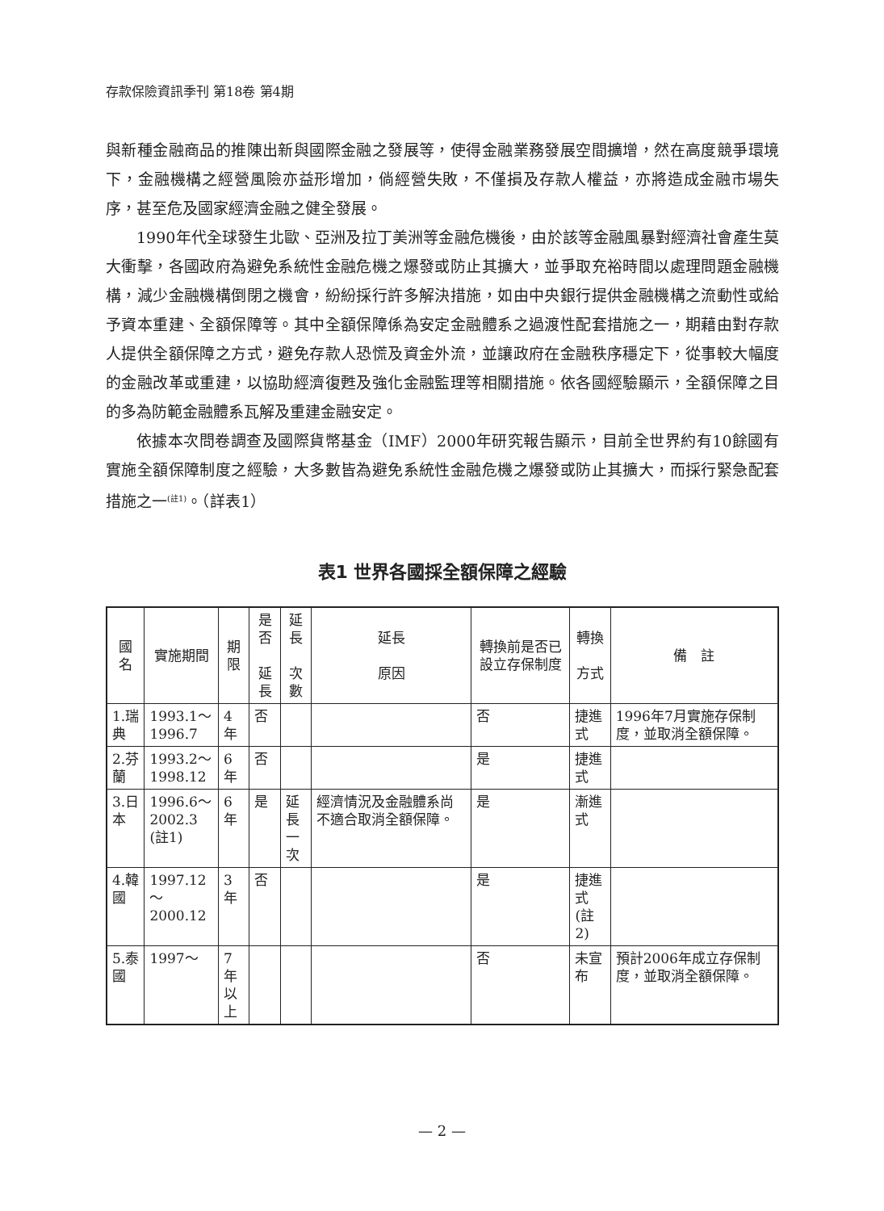存款保險資訊季刊 第18卷 第4期
與新種金融商品的推陳出新與國際金融之發展等，使得金融業務發展空間擴增，然在高度競爭環境下，金融機構之經營風險亦益形增加，倘經營失敗，不僅損及存款人權益，亦將造成金融市場失序，甚至危及國家經濟金融之健全發展。
1990年代全球發生北歐、亞洲及拉丁美洲等金融危機後，由於該等金融風暴對經濟社會產生莫大衝擊，各國政府為避免系統性金融危機之爆發或防止其擴大，並爭取充裕時間以處理問題金融機構，減少金融機構倒閉之機會，紛紛採行許多解決措施，如由中央銀行提供金融機構之流動性或給予資本重建、全額保障等。其中全額保障係為安定金融體系之過渡性配套措施之一，期藉由對存款人提供全額保障之方式，避免存款人恐慌及資金外流，並讓政府在金融秩序穩定下，從事較大幅度的金融改革或重建，以協助經濟復甦及強化金融監理等相關措施。依各國經驗顯示，全額保障之目的多為防範金融體系瓦解及重建金融安定。
依據本次問卷調查及國際貨幣基金（IMF）2000年研究報告顯示，目前全世界約有10餘國有實施全額保障制度之經驗，大多數皆為避免系統性金融危機之爆發或防止其擴大，而採行緊急配套措施之一<sup>(註1)</sup>。（詳表1）
表1 世界各國採全額保障之經驗
| 國名 | 實施期間 | 期限 | 是否 延長 | 延長 次數 | 延長 原因 | 轉換前是否已設立存保制度 | 轉換 方式 | 備 註 |
| 1.瑞典 | 1993.1～ 1996.7 | 4年 | 否 | | | 否 | 捷進式 | 1996年7月實施存保制度，並取消全額保障。 |
| 2.芬蘭 | 1993.2～ 1998.12 | 6年 | 否 | | | 是 | 捷進式 | |
| 3.日本 | 1996.6～ 2002.3 (註1) | 6年 | 是 | 延長 一次 | 經濟情況及金融體系尚不適合取消全額保障。 | 是 | 漸進式 | |
| 4.韓國 | 1997.12～ 2000.12 | 3年 | 否 | | | 是 | 捷進式 (註2) | |
| 5.泰國 | 1997～ | 7年 以上 | | | | 否 | 未宣布 | 預計2006年成立存保制度，並取消全額保障。 |
— 2 —